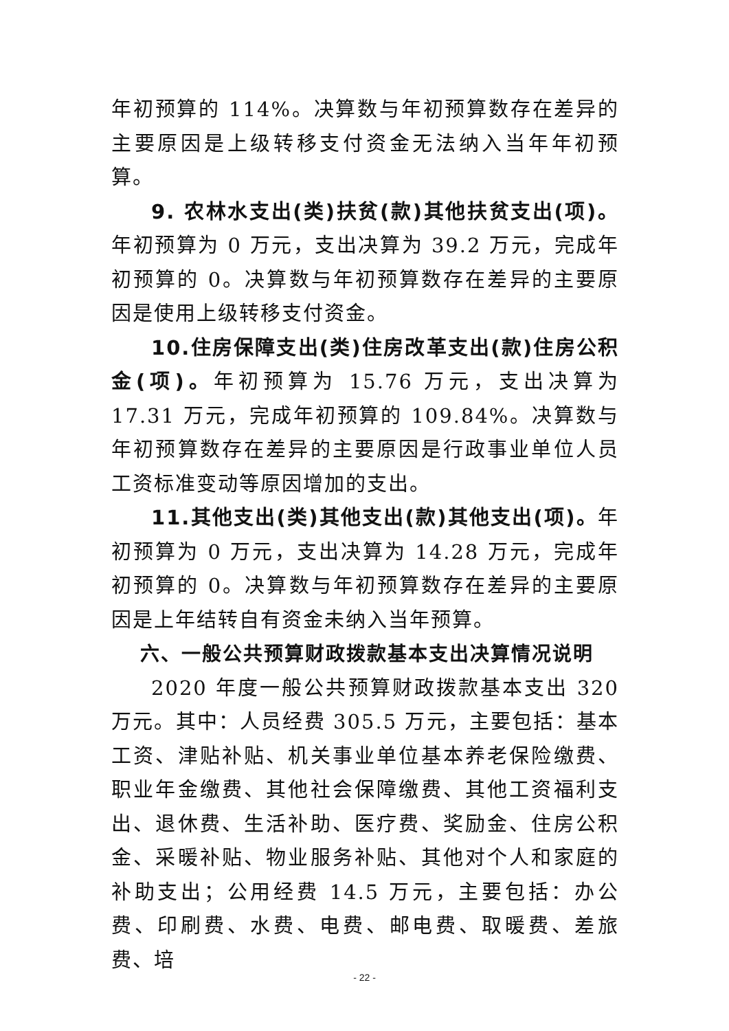年初预算的 114%。决算数与年初预算数存在差异的主要原因是上级转移支付资金无法纳入当年年初预算。
9. 农林水支出(类)扶贫(款)其他扶贫支出(项)。年初预算为 0 万元，支出决算为 39.2 万元，完成年初预算的 0。决算数与年初预算数存在差异的主要原因是使用上级转移支付资金。
10.住房保障支出(类)住房改革支出(款)住房公积金(项)。年初预算为 15.76 万元，支出决算为 17.31 万元，完成年初预算的 109.84%。决算数与年初预算数存在差异的主要原因是行政事业单位人员工资标准变动等原因增加的支出。
11.其他支出(类)其他支出(款)其他支出(项)。年初预算为 0 万元，支出决算为 14.28 万元，完成年初预算的 0。决算数与年初预算数存在差异的主要原因是上年结转自有资金未纳入当年预算。
六、一般公共预算财政拨款基本支出决算情况说明
2020 年度一般公共预算财政拨款基本支出 320 万元。其中：人员经费 305.5 万元，主要包括：基本工资、津贴补贴、机关事业单位基本养老保险缴费、职业年金缴费、其他社会保障缴费、其他工资福利支出、退休费、生活补助、医疗费、奖励金、住房公积金、采暖补贴、物业服务补贴、其他对个人和家庭的补助支出；公用经费 14.5 万元，主要包括：办公费、印刷费、水费、电费、邮电费、取暖费、差旅费、培
- 22 -